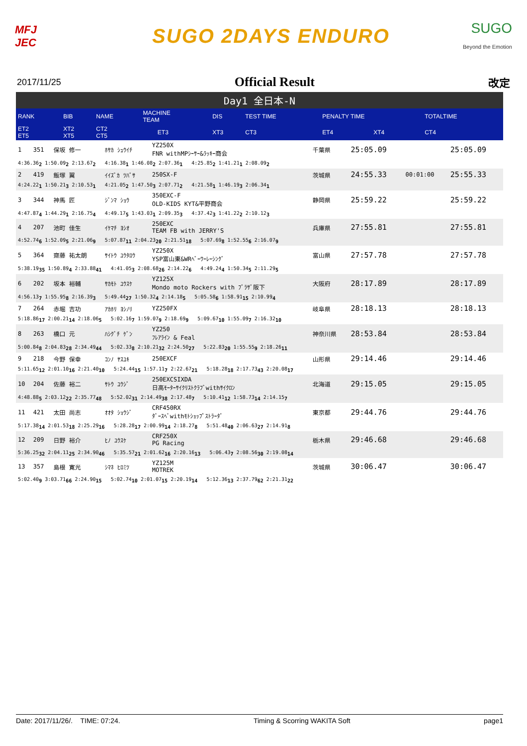MFJ
JEC
SUGO 2DAYS ENDURO
SUGO
Beyond the Emotion
2017/11/25 Official Result 改定
Day1 全日本-N
| RANK | BIB | NAME | MACHINE TEAM | | DIS | TEST TIME | | PENALTY TIME | | TOTALTIME | | |
| --- | --- | --- | --- | --- | --- | --- | --- | --- | --- | --- | --- | --- |
| ET2 ET5 | XT2 XT5 | CT2 CT5 | | ET3 | XT3 | CT3 | | ET4 | XT4 | CT4 | | |
| 1 | 351 | 保坂 修一 | ﾎｻｶ ｼｭｳｲﾁ | YZ250X FNR withMPｼｰｻｰ&ﾗｯｷｰ商会 | 千葉県 | 25:05.09 | | 25:05.09 |
| 4:36.36<sub>2</sub> 1:50.09<sub>2</sub> 2:13.67<sub>2</sub> 4:16.38<sub>1</sub> 1:46.08<sub>2</sub> 2:07.36<sub>1</sub> 4:25.85<sub>2</sub> 1:41.21<sub>1</sub> 2:08.09<sub>2</sub> | | | | | | | | |
| 2 | 419 | 飯塚 翼 | ｲｲｽﾞｶ ﾂﾊﾞｻ | 250SX-F | 茨城県 | 24:55.33 | 00:01:00 | 25:55.33 |
| 4:24.22<sub>1</sub> 1:50.21<sub>3</sub> 2:10.53<sub>1</sub> 4:21.05<sub>2</sub> 1:47.50<sub>3</sub> 2:07.71<sub>2</sub> 4:21.58<sub>1</sub> 1:46.19<sub>3</sub> 2:06.34<sub>1</sub> | | | | | | | | |
| 3 | 344 | 神馬 匠 | ｼﾞﾝﾏ ｼｮｳ | 350EXC-F OLD-KIDS KYT&平野商会 | 静岡県 | 25:59.22 | | 25:59.22 |
| 4:47.87<sub>4</sub> 1:44.29<sub>1</sub> 2:16.75<sub>4</sub> 4:49.17<sub>5</sub> 1:43.03<sub>1</sub> 2:09.35<sub>3</sub> 4:37.42<sub>3</sub> 1:41.22<sub>2</sub> 2:10.12<sub>3</sub> | | | | | | | | |
| 4 | 207 | 池町 佳生 | ｲｹﾏﾁ ﾖｼｵ | 250EXC TEAM FB with JERRY'S | 兵庫県 | 27:55.81 | | 27:55.81 |
| 4:52.74<sub>6</sub> 1:52.09<sub>5</sub> 2:21.06<sub>9</sub> 5:07.87<sub>11</sub> 2:04.23<sub>20</sub> 2:21.51<sub>18</sub> 5:07.69<sub>8</sub> 1:52.55<sub>6</sub> 2:16.07<sub>9</sub> | | | | | | | | |
| 5 | 364 | 齋藤 祐太朗 | ｻｲﾄｳ ﾕｳﾀﾛｳ | YZ250X YSP富山東&WRﾍﾞｰﾜｰﾚｰｼﾝｸﾞ | 富山県 | 27:57.78 | | 27:57.78 |
| 5:38.19<sub>35</sub> 1:50.89<sub>4</sub> 2:33.88<sub>41</sub> 4:41.05<sub>3</sub> 2:08.68<sub>26</sub> 2:14.22<sub>6</sub> 4:49.24<sub>4</sub> 1:50.34<sub>5</sub> 2:11.29<sub>5</sub> | | | | | | | | |
| 6 | 202 | 坂本 裕輔 | ｻｶﾓﾄ ﾕｳｽｹ | YZ125X Mondo moto Rockers with ﾌﾞﾗｻﾞ阪下 | 大阪府 | 28:17.89 | | 28:17.89 |
| 4:56.13<sub>7</sub> 1:55.95<sub>8</sub> 2:16.39<sub>3</sub> 5:49.44<sub>27</sub> 1:50.32<sub>4</sub> 2:14.18<sub>5</sub> 5:05.58<sub>6</sub> 1:58.91<sub>15</sub> 2:10.99<sub>4</sub> | | | | | | | | |
| 7 | 264 | 赤堀 吉功 | ｱｶﾎﾘ ﾖｼﾉﾘ | YZ250FX | 岐阜県 | 28:18.13 | | 28:18.13 |
| 5:18.86<sub>17</sub> 2:00.21<sub>14</sub> 2:18.06<sub>5</sub> 5:02.16<sub>7</sub> 1:59.07<sub>9</sub> 2:18.69<sub>9</sub> 5:09.67<sub>10</sub> 1:55.09<sub>7</sub> 2:16.32<sub>10</sub> | | | | | | | | |
| 8 | 263 | 橋口 元 | ﾊｼｸﾞﾁ ｹﾞﾝ | YZ250 ﾌﾚｱﾗｲﾝ & Feal | 神奈川県 | 28:53.84 | | 28:53.84 |
| 5:00.84<sub>8</sub> 2:04.83<sub>28</sub> 2:34.49<sub>44</sub> 5:02.33<sub>8</sub> 2:10.21<sub>32</sub> 2:24.50<sub>27</sub> 5:22.83<sub>20</sub> 1:55.55<sub>9</sub> 2:18.26<sub>11</sub> | | | | | | | | |
| 9 | 218 | 今野 保幸 | ｺﾝﾉ ﾔｽﾕｷ | 250EXCF | 山形県 | 29:14.46 | | 29:14.46 |
| 5:11.65<sub>12</sub> 2:01.10<sub>16</sub> 2:21.40<sub>10</sub> 5:24.44<sub>15</sub> 1:57.11<sub>7</sub> 2:22.67<sub>21</sub> 5:18.28<sub>18</sub> 2:17.73<sub>43</sub> 2:20.08<sub>17</sub> | | | | | | | | |
| 10 | 204 | 佐藤 裕二 | ｻﾄｳ ﾕｳｼﾞ | 250EXCSIXDA 日高ﾓｰﾀｰｻｲｸﾘｽﾄｸﾗﾌﾞwithｻｲｸﾛﾝ | 北海道 | 29:15.05 | | 29:15.05 |
| 4:48.88<sub>5</sub> 2:03.12<sub>22</sub> 2:35.77<sub>48</sub> 5:52.02<sub>31</sub> 2:14.49<sub>38</sub> 2:17.48<sub>7</sub> 5:10.41<sub>12</sub> 1:58.73<sub>14</sub> 2:14.15<sub>7</sub> | | | | | | | | |
| 11 | 421 | 太田 尚志 | ｵｵﾀ ｼｮｳｼﾞ | CRF450RX ﾀﾞｰｽﾍﾞwithﾓﾄｼｮｯﾌﾟｽﾄﾗｰﾀﾞ | 東京都 | 29:44.76 | | 29:44.76 |
| 5:17.38<sub>14</sub> 2:01.53<sub>18</sub> 2:25.29<sub>16</sub> 5:28.28<sub>17</sub> 2:00.99<sub>14</sub> 2:18.27<sub>8</sub> 5:51.48<sub>40</sub> 2:06.63<sub>27</sub> 2:14.91<sub>8</sub> | | | | | | | | |
| 12 | 209 | 日野 裕介 | ﾋﾉ ﾕｳｽｹ | CRF250X PG Racing | 栃木県 | 29:46.68 | | 29:46.68 |
| 5:36.25<sub>32</sub> 2:04.11<sub>25</sub> 2:34.90<sub>46</sub> 5:35.57<sub>21</sub> 2:01.62<sub>16</sub> 2:20.16<sub>13</sub> 5:06.43<sub>7</sub> 2:08.56<sub>30</sub> 2:19.08<sub>14</sub> | | | | | | | | |
| 13 | 357 | 島根 寛光 | ｼﾏﾈ ﾋﾛﾐﾂ | YZ125M MOTREK | 茨城県 | 30:06.47 | | 30:06.47 |
| 5:02.40<sub>9</sub> 3:03.71<sub>66</sub> 2:24.90<sub>15</sub> 5:02.74<sub>10</sub> 2:01.07<sub>15</sub> 2:20.19<sub>14</sub> 5:12.36<sub>13</sub> 2:37.79<sub>62</sub> 2:21.31<sub>22</sub> | | | | | | | | |
Date: 2017/11/26/. TIME: 07:24. Timing & Scorring WAKITA Soft page1